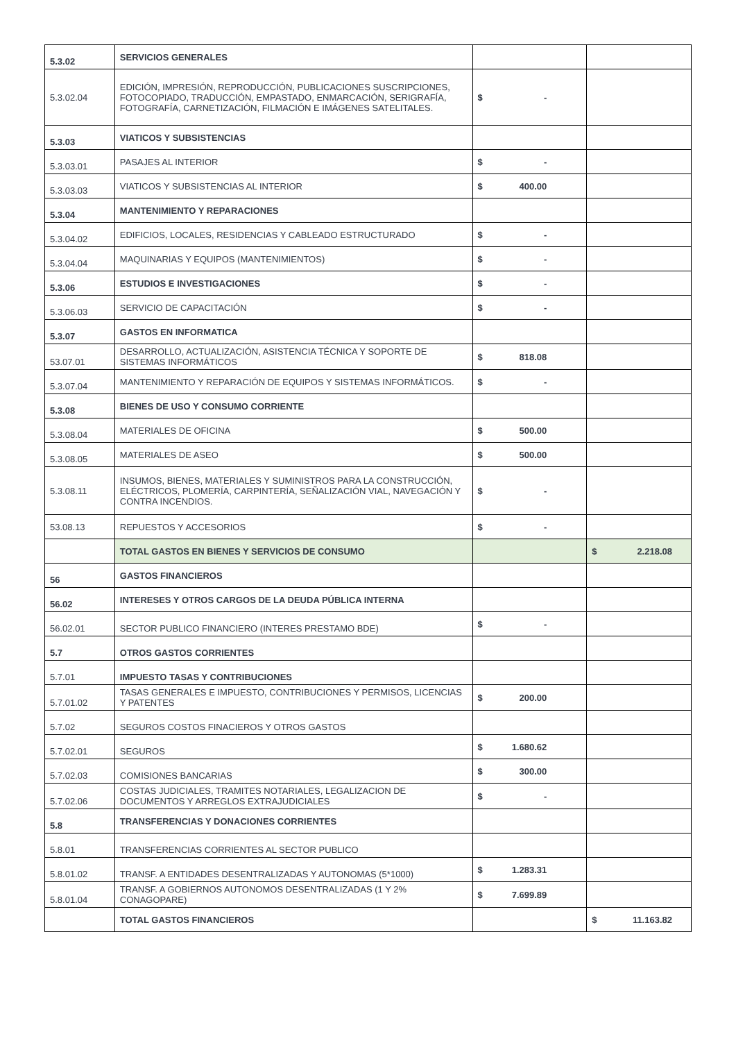| 5.3.02 | SERVICIOS GENERALES | | |
| 5.3.02.04 | EDICIÓN, IMPRESIÓN, REPRODUCCIÓN, PUBLICACIONES SUSCRIPCIONES, FOTOCOPIADO, TRADUCCIÓN, EMPASTADO, ENMARCACIÓN, SERIGRAFÍA, FOTOGRAFÍA, CARNETIZACIÓN, FILMACIÓN E IMÁGENES SATELITALES. | $ - | |
| 5.3.03 | VIATICOS Y SUBSISTENCIAS | | |
| 5.3.03.01 | PASAJES AL INTERIOR | $ - | |
| 5.3.03.03 | VIATICOS Y SUBSISTENCIAS AL INTERIOR | $ 400.00 | |
| 5.3.04 | MANTENIMIENTO Y REPARACIONES | | |
| 5.3.04.02 | EDIFICIOS, LOCALES, RESIDENCIAS Y CABLEADO ESTRUCTURADO | $ - | |
| 5.3.04.04 | MAQUINARIAS Y EQUIPOS (MANTENIMIENTOS) | $ - | |
| 5.3.06 | ESTUDIOS E INVESTIGACIONES | $ - | |
| 5.3.06.03 | SERVICIO DE CAPACITACIÓN | $ - | |
| 5.3.07 | GASTOS EN INFORMATICA | | |
| 53.07.01 | DESARROLLO, ACTUALIZACIÓN, ASISTENCIA TÉCNICA Y SOPORTE DE SISTEMAS INFORMÁTICOS | $ 818.08 | |
| 5.3.07.04 | MANTENIMIENTO Y REPARACIÓN DE EQUIPOS Y SISTEMAS INFORMÁTICOS. | $ - | |
| 5.3.08 | BIENES DE USO Y CONSUMO CORRIENTE | | |
| 5.3.08.04 | MATERIALES DE OFICINA | $ 500.00 | |
| 5.3.08.05 | MATERIALES DE ASEO | $ 500.00 | |
| 5.3.08.11 | INSUMOS, BIENES, MATERIALES Y SUMINISTROS PARA LA CONSTRUCCIÓN, ELÉCTRICOS, PLOMERÍA, CARPINTERÍA, SEÑALIZACIÓN VIAL, NAVEGACIÓN Y CONTRA INCENDIOS. | $ - | |
| 53.08.13 | REPUESTOS Y ACCESORIOS | $ - | |
| | TOTAL GASTOS EN BIENES Y SERVICIOS DE CONSUMO | | $ 2.218.08 |
| 56 | GASTOS FINANCIEROS | | |
| 56.02 | INTERESES Y OTROS CARGOS DE LA DEUDA PÚBLICA INTERNA | | |
| 56.02.01 | SECTOR PUBLICO FINANCIERO (INTERES PRESTAMO BDE) | $ - | |
| 5.7 | OTROS GASTOS CORRIENTES | | |
| 5.7.01 | IMPUESTO TASAS Y CONTRIBUCIONES | | |
| 5.7.01.02 | TASAS GENERALES E IMPUESTO, CONTRIBUCIONES Y PERMISOS, LICENCIAS Y PATENTES | $ 200.00 | |
| 5.7.02 | SEGUROS COSTOS FINACIEROS Y OTROS GASTOS | | |
| 5.7.02.01 | SEGUROS | $ 1.680.62 | |
| 5.7.02.03 | COMISIONES BANCARIAS | $ 300.00 | |
| 5.7.02.06 | COSTAS JUDICIALES, TRAMITES NOTARIALES, LEGALIZACION DE DOCUMENTOS Y ARREGLOS EXTRAJUDICIALES | $ - | |
| 5.8 | TRANSFERENCIAS Y DONACIONES CORRIENTES | | |
| 5.8.01 | TRANSFERENCIAS CORRIENTES AL SECTOR PUBLICO | | |
| 5.8.01.02 | TRANSF. A ENTIDADES DESENTRALIZADAS Y AUTONOMAS (5*1000) | $ 1.283.31 | |
| 5.8.01.04 | TRANSF. A GOBIERNOS AUTONOMOS DESENTRALIZADAS (1 Y 2% CONAGOPARE) | $ 7.699.89 | |
| | TOTAL GASTOS FINANCIEROS | | $ 11.163.82 |